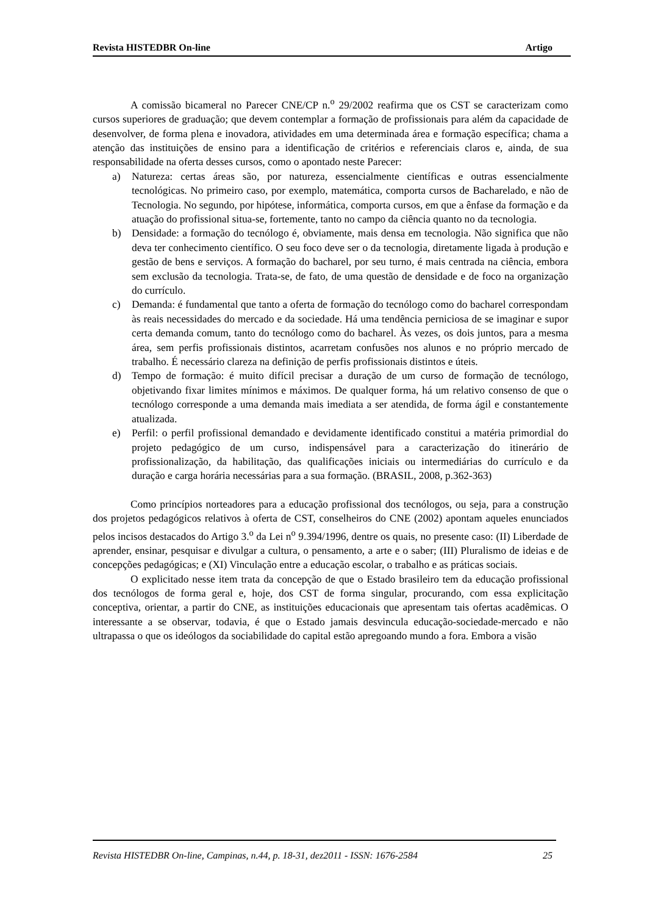Revista HISTEDBR On-line Artigo
A comissão bicameral no Parecer CNE/CP n.<sup>o</sup> 29/2002 reafirma que os CST se caracterizam como cursos superiores de graduação; que devem contemplar a formação de profissionais para além da capacidade de desenvolver, de forma plena e inovadora, atividades em uma determinada área e formação específica; chama a atenção das instituições de ensino para a identificação de critérios e referenciais claros e, ainda, de sua responsabilidade na oferta desses cursos, como o apontado neste Parecer:
a) Natureza: certas áreas são, por natureza, essencialmente científicas e outras essencialmente tecnológicas. No primeiro caso, por exemplo, matemática, comporta cursos de Bacharelado, e não de Tecnologia. No segundo, por hipótese, informática, comporta cursos, em que a ênfase da formação e da atuação do profissional situa-se, fortemente, tanto no campo da ciência quanto no da tecnologia.
b) Densidade: a formação do tecnólogo é, obviamente, mais densa em tecnologia. Não significa que não deva ter conhecimento científico. O seu foco deve ser o da tecnologia, diretamente ligada à produção e gestão de bens e serviços. A formação do bacharel, por seu turno, é mais centrada na ciência, embora sem exclusão da tecnologia. Trata-se, de fato, de uma questão de densidade e de foco na organização do currículo.
c) Demanda: é fundamental que tanto a oferta de formação do tecnólogo como do bacharel correspondam às reais necessidades do mercado e da sociedade. Há uma tendência perniciosa de se imaginar e supor certa demanda comum, tanto do tecnólogo como do bacharel. Às vezes, os dois juntos, para a mesma área, sem perfis profissionais distintos, acarretam confusões nos alunos e no próprio mercado de trabalho. É necessário clareza na definição de perfis profissionais distintos e úteis.
d) Tempo de formação: é muito difícil precisar a duração de um curso de formação de tecnólogo, objetivando fixar limites mínimos e máximos. De qualquer forma, há um relativo consenso de que o tecnólogo corresponde a uma demanda mais imediata a ser atendida, de forma ágil e constantemente atualizada.
e) Perfil: o perfil profissional demandado e devidamente identificado constitui a matéria primordial do projeto pedagógico de um curso, indispensável para a caracterização do itinerário de profissionalização, da habilitação, das qualificações iniciais ou intermediárias do currículo e da duração e carga horária necessárias para a sua formação. (BRASIL, 2008, p.362-363)
Como princípios norteadores para a educação profissional dos tecnólogos, ou seja, para a construção dos projetos pedagógicos relativos à oferta de CST, conselheiros do CNE (2002) apontam aqueles enunciados pelos incisos destacados do Artigo 3.<sup>o</sup> da Lei n<sup>o</sup> 9.394/1996, dentre os quais, no presente caso: (II) Liberdade de aprender, ensinar, pesquisar e divulgar a cultura, o pensamento, a arte e o saber; (III) Pluralismo de ideias e de concepções pedagógicas; e (XI) Vinculação entre a educação escolar, o trabalho e as práticas sociais.
O explicitado nesse item trata da concepção de que o Estado brasileiro tem da educação profissional dos tecnólogos de forma geral e, hoje, dos CST de forma singular, procurando, com essa explicitação conceptiva, orientar, a partir do CNE, as instituições educacionais que apresentam tais ofertas acadêmicas. O interessante a se observar, todavia, é que o Estado jamais desvincula educação-sociedade-mercado e não ultrapassa o que os ideólogos da sociabilidade do capital estão apregoando mundo a fora. Embora a visão
Revista HISTEDBR On-line, Campinas, n.44, p. 18-31, dez2011 - ISSN: 1676-2584 25